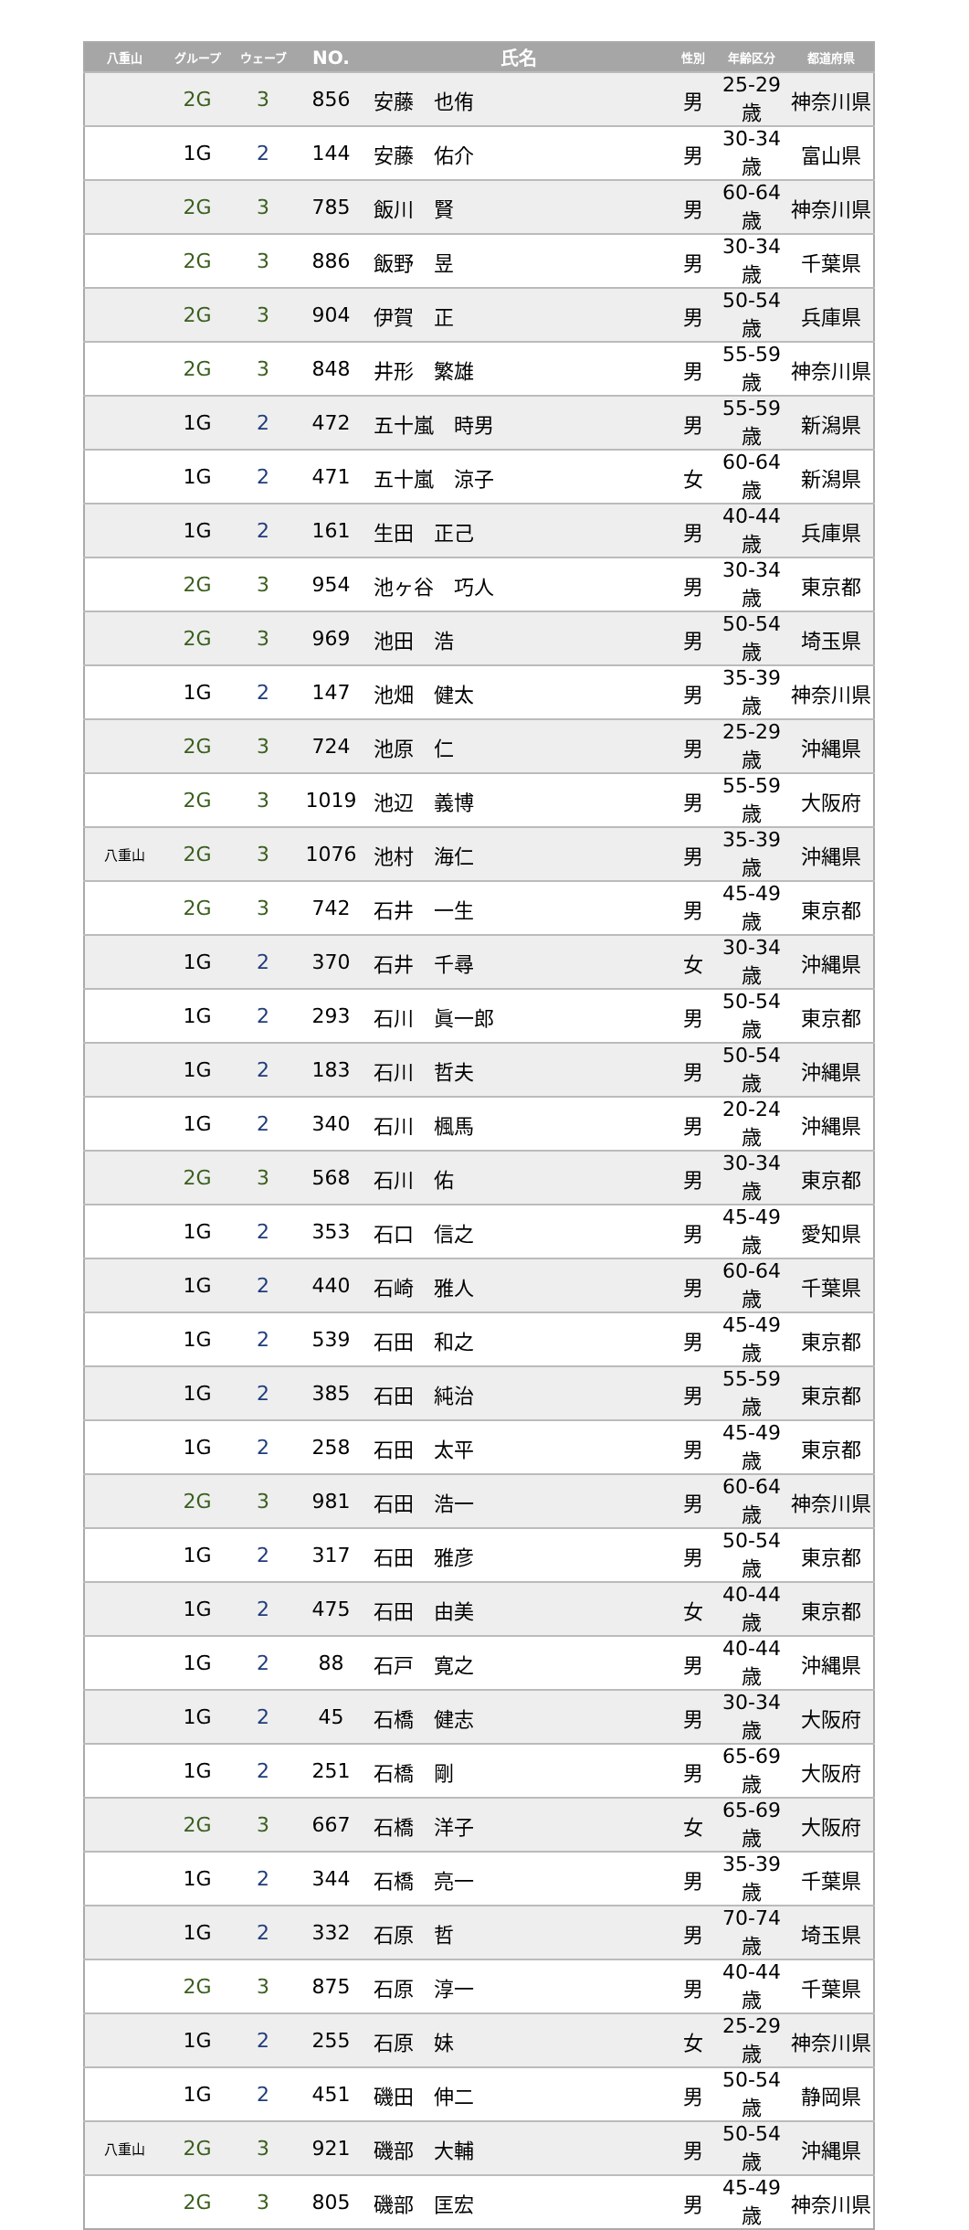| 八重山 | グループ | ウェーブ | NO. | 氏名 | 性別 | 年齢区分 | 都道府県 |
| --- | --- | --- | --- | --- | --- | --- | --- |
| | 2G | 3 | 856 | 安藤 也侑 | 男 | 25-29歳 | 神奈川県 |
| | 1G | 2 | 144 | 安藤 佑介 | 男 | 30-34歳 | 富山県 |
| | 2G | 3 | 785 | 飯川 賢 | 男 | 60-64歳 | 神奈川県 |
| | 2G | 3 | 886 | 飯野 昱 | 男 | 30-34歳 | 千葉県 |
| | 2G | 3 | 904 | 伊賀 正 | 男 | 50-54歳 | 兵庫県 |
| | 2G | 3 | 848 | 井形 繁雄 | 男 | 55-59歳 | 神奈川県 |
| | 1G | 2 | 472 | 五十嵐 時男 | 男 | 55-59歳 | 新潟県 |
| | 1G | 2 | 471 | 五十嵐 涼子 | 女 | 60-64歳 | 新潟県 |
| | 1G | 2 | 161 | 生田 正己 | 男 | 40-44歳 | 兵庫県 |
| | 2G | 3 | 954 | 池ヶ谷 巧人 | 男 | 30-34歳 | 東京都 |
| | 2G | 3 | 969 | 池田 浩 | 男 | 50-54歳 | 埼玉県 |
| | 1G | 2 | 147 | 池畑 健太 | 男 | 35-39歳 | 神奈川県 |
| | 2G | 3 | 724 | 池原 仁 | 男 | 25-29歳 | 沖縄県 |
| | 2G | 3 | 1019 | 池辺 義博 | 男 | 55-59歳 | 大阪府 |
| 八重山 | 2G | 3 | 1076 | 池村 海仁 | 男 | 35-39歳 | 沖縄県 |
| | 2G | 3 | 742 | 石井 一生 | 男 | 45-49歳 | 東京都 |
| | 1G | 2 | 370 | 石井 千尋 | 女 | 30-34歳 | 沖縄県 |
| | 1G | 2 | 293 | 石川 眞一郎 | 男 | 50-54歳 | 東京都 |
| | 1G | 2 | 183 | 石川 哲夫 | 男 | 50-54歳 | 沖縄県 |
| | 1G | 2 | 340 | 石川 楓馬 | 男 | 20-24歳 | 沖縄県 |
| | 2G | 3 | 568 | 石川 佑 | 男 | 30-34歳 | 東京都 |
| | 1G | 2 | 353 | 石口 信之 | 男 | 45-49歳 | 愛知県 |
| | 1G | 2 | 440 | 石崎 雅人 | 男 | 60-64歳 | 千葉県 |
| | 1G | 2 | 539 | 石田 和之 | 男 | 45-49歳 | 東京都 |
| | 1G | 2 | 385 | 石田 純治 | 男 | 55-59歳 | 東京都 |
| | 1G | 2 | 258 | 石田 太平 | 男 | 45-49歳 | 東京都 |
| | 2G | 3 | 981 | 石田 浩一 | 男 | 60-64歳 | 神奈川県 |
| | 1G | 2 | 317 | 石田 雅彦 | 男 | 50-54歳 | 東京都 |
| | 1G | 2 | 475 | 石田 由美 | 女 | 40-44歳 | 東京都 |
| | 1G | 2 | 88 | 石戸 寛之 | 男 | 40-44歳 | 沖縄県 |
| | 1G | 2 | 45 | 石橋 健志 | 男 | 30-34歳 | 大阪府 |
| | 1G | 2 | 251 | 石橋 剛 | 男 | 65-69歳 | 大阪府 |
| | 2G | 3 | 667 | 石橋 洋子 | 女 | 65-69歳 | 大阪府 |
| | 1G | 2 | 344 | 石橋 亮一 | 男 | 35-39歳 | 千葉県 |
| | 1G | 2 | 332 | 石原 哲 | 男 | 70-74歳 | 埼玉県 |
| | 2G | 3 | 875 | 石原 淳一 | 男 | 40-44歳 | 千葉県 |
| | 1G | 2 | 255 | 石原 妹 | 女 | 25-29歳 | 神奈川県 |
| | 1G | 2 | 451 | 磯田 伸二 | 男 | 50-54歳 | 静岡県 |
| 八重山 | 2G | 3 | 921 | 磯部 大輔 | 男 | 50-54歳 | 沖縄県 |
| | 2G | 3 | 805 | 磯部 匡宏 | 男 | 45-49歳 | 神奈川県 |